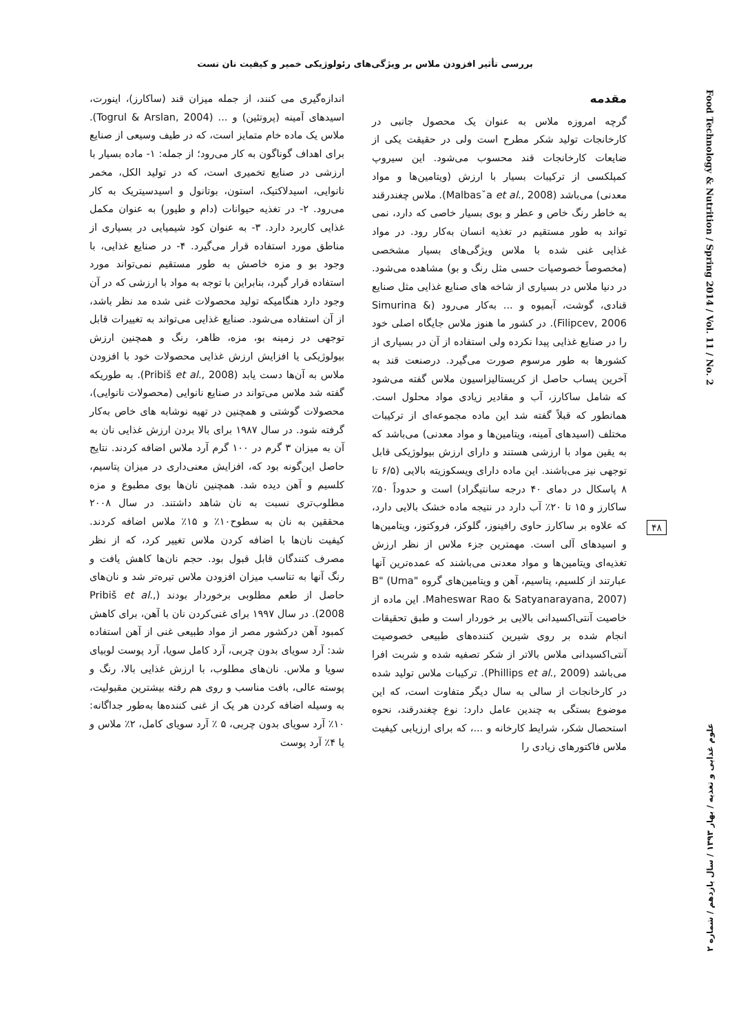بررسی تأثیر افزودن ملاس بر ویژگی‌های رئولوژیکی خمیر و کیفیت نان تست
Food Technology & Nutrition / Spring 2014 / Vol. 11 / No. 2
۴۸
علوم غذایی و تغذیه / بهار ۱۳۹۳ / سال یازدهم / شماره ۲
مقدمه
گرچه امروزه ملاس به عنوان یک محصول جانبی در کارخانجات تولید شکر مطرح است ولی در حقیقت یکی از ضایعات کارخانجات قند محسوب می‌شود. این سیروپ کمپلکسی از ترکیبات بسیار با ارزش (ویتامین‌ها و مواد معدنی) می‌باشد (Malbasˇa et al., 2008). ملاس چغندرقند به خاطر رنگ خاص و عطر و بوی بسیار خاصی که دارد، نمی تواند به طور مستقیم در تغذیه انسان به‌کار رود. در مواد غذایی غنی شده با ملاس ویژگی‌های بسیار مشخصی (مخصوصاً خصوصیات حسی مثل رنگ و بو) مشاهده می‌شود. در دنیا ملاس در بسیاری از شاخه های صنایع غذایی مثل صنایع قنادی، گوشت، آبمیوه و ... به‌کار می‌رود (Simurina & Filipcev, 2006). در کشور ما هنوز ملاس جایگاه اصلی خود را در صنایع غذایی پیدا نکرده ولی استفاده از آن در بسیاری از کشورها به طور مرسوم صورت می‌گیرد. درصنعت قند به آخرین پساب حاصل از کریستالیزاسیون ملاس گفته می‌شود که شامل ساکارز، آب و مقادیر زیادی مواد محلول است. همانطور که قبلاً گفته شد این ماده مجموعه‌ای از ترکیبات مختلف (اسیدهای آمینه، ویتامین‌ها و مواد معدنی) می‌باشد که به یقین مواد با ارزشی هستند و دارای ارزش بیولوژیکی قابل توجهی نیز می‌باشند. این ماده دارای ویسکوزیته بالایی (۶/۵ تا ۸ پاسکال در دمای ۴۰ درجه سانتیگراد) است و حدوداً ۵۰٪ ساکارز و ۱۵ تا ۲۰٪ آب دارد در نتیجه ماده خشک بالایی دارد، که علاوه بر ساکارز حاوی رافینوز، گلوکز، فروکتوز، ویتامین‌ها و اسیدهای آلی است. مهمترین جزء ملاس از نظر ارزش تغذیه‌ای ویتامین‌ها و مواد معدنی می‌باشند که عمده‌ترین آنها عبارتند از کلسیم، پتاسیم، آهن و ویتامین‌های گروه "B" (Uma Maheswar Rao & Satyanarayana, 2007). این ماده از خاصیت آنتی‌اکسیدانی بالایی بر خوردار است و طبق تحقیقات انجام شده بر روی شیرین کننده‌های طبیعی خصوصیت آنتی‌اکسیدانی ملاس بالاتر از شکر تصفیه شده و شربت افرا می‌باشد (Phillips et al., 2009). ترکیبات ملاس تولید شده در کارخانجات از سالی به سال دیگر متفاوت است، که این موضوع بستگی به چندین عامل دارد: نوع چغندرقند، نحوه استحصال شکر، شرایط کارخانه و ...، که برای ارزیابی کیفیت ملاس فاکتورهای زیادی را
اندازه‌گیری می کنند، از جمله میزان قند (ساکارز)، اینورت، اسیدهای آمینه (پروتئین) و ... (Togrul & Arslan, 2004). ملاس یک ماده خام متمایز است، که در طیف وسیعی از صنایع برای اهداف گوناگون به کار می‌رود؛ از جمله: ۱- ماده بسیار با ارزشی در صنایع تخمیری است، که در تولید الکل، مخمر نانوایی، اسیدلاکتیک، استون، بوتانول و اسیدسیتریک به کار می‌رود. ۲- در تغذیه حیوانات (دام و طیور) به عنوان مکمل غذایی کاربرد دارد. ۳- به عنوان کود شیمیایی در بسیاری از مناطق مورد استفاده قرار می‌گیرد. ۴- در صنایع غذایی، با وجود بو و مزه خاصش به طور مستقیم نمی‌تواند مورد استفاده قرار گیرد، بنابراین با توجه به مواد با ارزشی که در آن وجود دارد هنگامیکه تولید محصولات غنی شده مد نظر باشد، از آن استفاده می‌شود. صنایع غذایی می‌تواند به تغییرات قابل توجهی در زمینه بو، مزه، ظاهر، رنگ و همچنین ارزش بیولوژیکی یا افزایش ارزش غذایی محصولات خود با افزودن ملاس به آن‌ها دست یابد (Pribiš et al., 2008). به طوریکه گفته شد ملاس می‌تواند در صنایع نانوایی (محصولات نانوایی)، محصولات گوشتی و همچنین در تهیه نوشابه های خاص به‌کار گرفته شود. در سال ۱۹۸۷ برای بالا بردن ارزش غذایی نان به آن به میزان ۳ گرم در ۱۰۰ گرم آرد ملاس اضافه کردند. نتایج حاصل این‌گونه بود که، افزایش معنی‌داری در میزان پتاسیم، کلسیم و آهن دیده شد. همچنین نان‌ها بوی مطبوع و مزه مطلوب‌تری نسبت به نان شاهد داشتند. در سال ۲۰۰۸ محققین به نان به سطوح۱۰٪ و ۱۵٪ ملاس اضافه کردند. کیفیت نان‌ها با اضافه کردن ملاس تغییر کرد، که از نظر مصرف کنندگان قابل قبول بود. حجم نان‌ها کاهش یافت و رنگ آنها به تناسب میزان افزودن ملاس تیره‌تر شد و نان‌های حاصل از طعم مطلوبی برخوردار بودند (Pribiš et al., 2008). در سال ۱۹۹۷ برای غنی‌کردن نان با آهن، برای کاهش کمبود آهن درکشور مصر از مواد طبیعی غنی از آهن استفاده شد: آرد سویای بدون چربی، آرد کامل سویا، آرد پوست لوبیای سویا و ملاس. نان‌های مطلوب، با ارزش غذایی بالا، رنگ و پوسته عالی، بافت مناسب و روی هم رفته بیشترین مقبولیت، به وسیله اضافه کردن هر یک از غنی کننده‌ها به‌طور جداگانه: ۱۰٪ آرد سویای بدون چربی، ۵ ٪ آرد سویای کامل، ۲٪ ملاس و یا ۴٪ آرد پوست